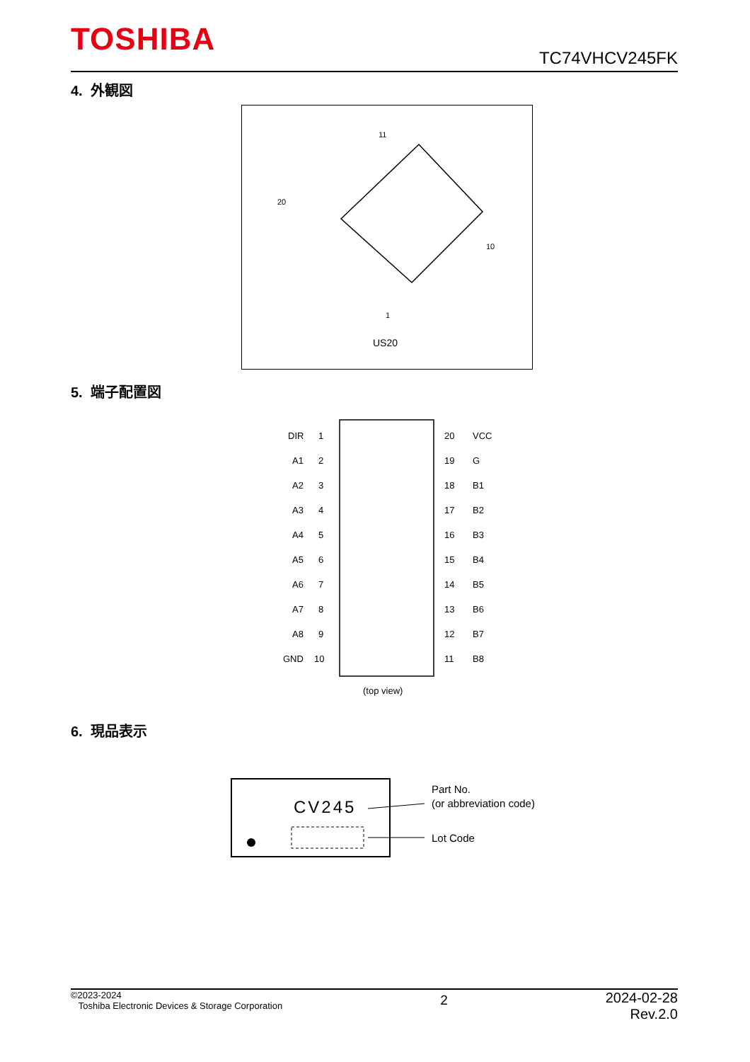TOSHIBA TC74VHCV245FK
4. 外観図
11
20
10
1
US20
5. 端子配置図
DIR
1
20
VCC
A1
2
19
G
A2
3
18
B1
A3
4
17
B2
A4
5
16
B3
A5
6
15
B4
A6
7
14
B5
A7
8
13
B6
A8
9
12
B7
GND
10
11
B8
(top view)
6. 現品表示
CV245
Part No.
(or abbreviation code)
Lot Code
©2023-2024
Toshiba Electronic Devices & Storage Corporation
2
2024-02-28
Rev.2.0